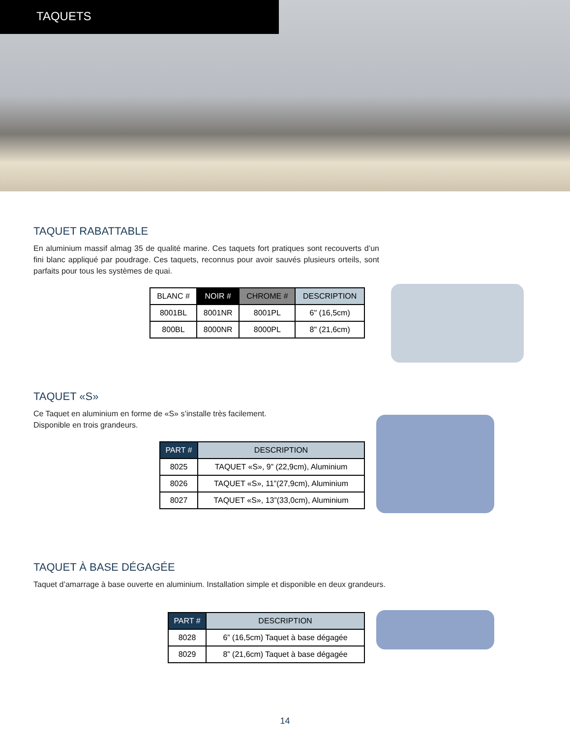TAQUETS
TAQUET RABATTABLE
En aluminium massif almag 35 de qualité marine. Ces taquets fort pratiques sont recouverts d’un fini blanc appliqué par poudrage. Ces taquets, reconnus pour avoir sauvés plusieurs orteils, sont parfaits pour tous les systèmes de quai.
| BLANC # | NOIR # | CHROME # | DESCRIPTION |
| --- | --- | --- | --- |
| 8001BL | 8001NR | 8001PL | 6" (16,5cm) |
| 800BL | 8000NR | 8000PL | 8" (21,6cm) |
TAQUET «S»
Ce Taquet en aluminium en forme de «S» s’installe très facilement.
Disponible en trois grandeurs.
| PART # | DESCRIPTION |
| --- | --- |
| 8025 | TAQUET «S», 9” (22,9cm), Aluminium |
| 8026 | TAQUET «S», 11”(27,9cm), Aluminium |
| 8027 | TAQUET «S», 13”(33,0cm), Aluminium |
TAQUET À BASE DÉGAGÉE
Taquet d’amarrage à base ouverte en aluminium. Installation simple et disponible en deux grandeurs.
| PART # | DESCRIPTION |
| --- | --- |
| 8028 | 6” (16,5cm) Taquet à base dégagée |
| 8029 | 8” (21,6cm) Taquet à base dégagée |
14